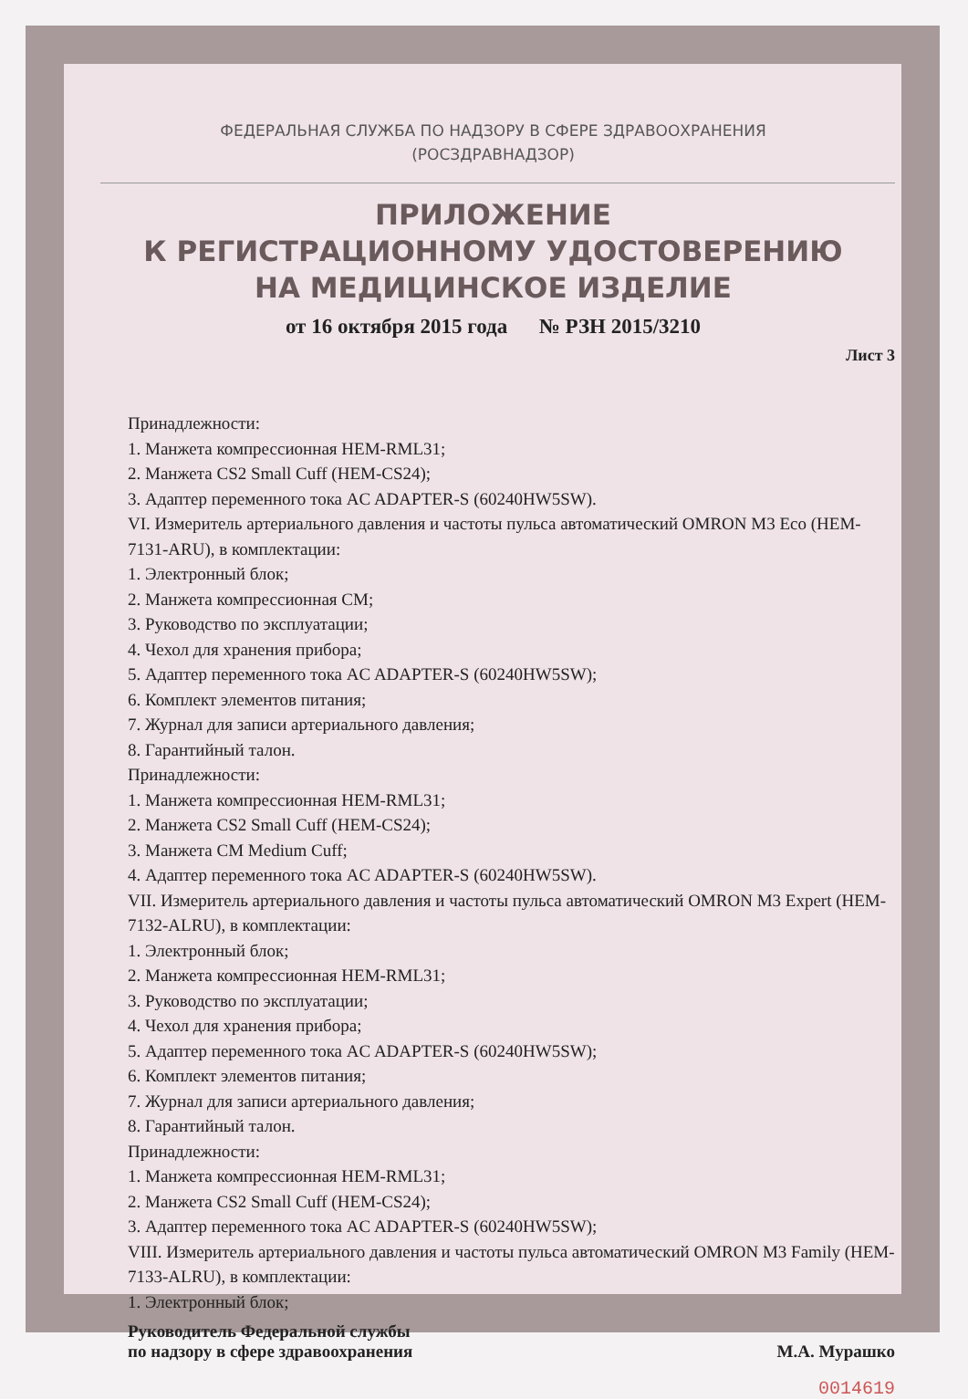ФЕДЕРАЛЬНАЯ СЛУЖБА ПО НАДЗОРУ В СФЕРЕ ЗДРАВООХРАНЕНИЯ
(РОСЗДРАВНАДЗОР)
ПРИЛОЖЕНИЕ
К РЕГИСТРАЦИОННОМУ УДОСТОВЕРЕНИЮ
НА МЕДИЦИНСКОЕ ИЗДЕЛИЕ
от 16 октября 2015 года № РЗН 2015/3210
Лист 3
Принадлежности:
1. Манжета компрессионная HEM-RML31;
2. Манжета CS2 Small Cuff (HEM-CS24);
3. Адаптер переменного тока AC ADAPTER-S (60240HW5SW).
VI. Измеритель артериального давления и частоты пульса автоматический OMRON M3 Eco (HEM-7131-ARU), в комплектации:
1. Электронный блок;
2. Манжета компрессионная CM;
3. Руководство по эксплуатации;
4. Чехол для хранения прибора;
5. Адаптер переменного тока AC ADAPTER-S (60240HW5SW);
6. Комплект элементов питания;
7. Журнал для записи артериального давления;
8. Гарантийный талон.
Принадлежности:
1. Манжета компрессионная HEM-RML31;
2. Манжета CS2 Small Cuff (HEM-CS24);
3. Манжета CM Medium Cuff;
4. Адаптер переменного тока AC ADAPTER-S (60240HW5SW).
VII. Измеритель артериального давления и частоты пульса автоматический OMRON M3 Expert (HEM-7132-ALRU), в комплектации:
1. Электронный блок;
2. Манжета компрессионная HEM-RML31;
3. Руководство по эксплуатации;
4. Чехол для хранения прибора;
5. Адаптер переменного тока AC ADAPTER-S (60240HW5SW);
6. Комплект элементов питания;
7. Журнал для записи артериального давления;
8. Гарантийный талон.
Принадлежности:
1. Манжета компрессионная HEM-RML31;
2. Манжета CS2 Small Cuff (HEM-CS24);
3. Адаптер переменного тока AC ADAPTER-S (60240HW5SW);
VIII. Измеритель артериального давления и частоты пульса автоматический OMRON M3 Family (HEM-7133-ALRU), в комплектации:
1. Электронный блок;
Руководитель Федеральной службы
по надзору в сфере здравоохранения
М.А. Мурашко
0014619